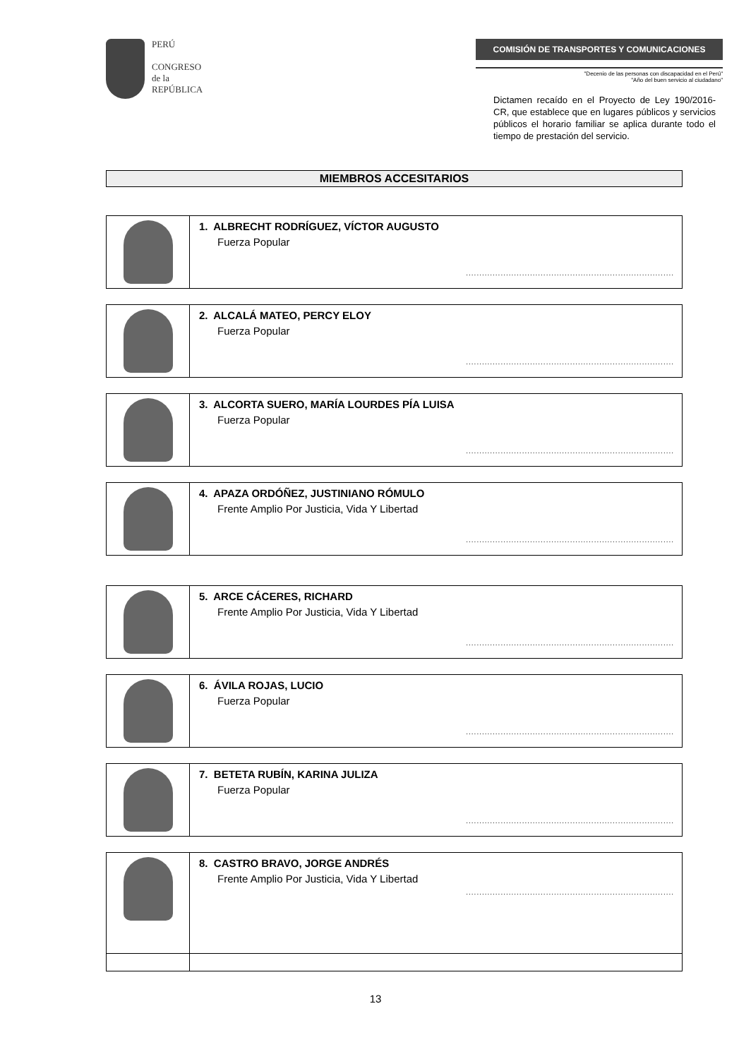PERÚ
CONGRESO
de la
REPÚBLICA
COMISIÓN DE TRANSPORTES Y COMUNICACIONES
"Decenio de las personas con discapacidad en el Perú"
"Año del buen servicio al ciudadano"
Dictamen recaído en el Proyecto de Ley 190/2016-CR, que establece que en lugares públicos y servicios públicos el horario familiar se aplica durante todo el tiempo de prestación del servicio.
MIEMBROS ACCESITARIOS
| | 1. ALBRECHT RODRÍGUEZ, VÍCTOR AUGUSTO Fuerza Popular .............................................................................. |
| | 2. ALCALÁ MATEO, PERCY ELOY Fuerza Popular .............................................................................. |
| | 3. ALCORTA SUERO, MARÍA LOURDES PÍA LUISA Fuerza Popular .............................................................................. |
| | 4. APAZA ORDÓÑEZ, JUSTINIANO RÓMULO Frente Amplio Por Justicia, Vida Y Libertad .............................................................................. |
| | 5. ARCE CÁCERES, RICHARD Frente Amplio Por Justicia, Vida Y Libertad .............................................................................. |
| | 6. ÁVILA ROJAS, LUCIO Fuerza Popular .............................................................................. |
| | 7. BETETA RUBÍN, KARINA JULIZA Fuerza Popular .............................................................................. |
| | 8. CASTRO BRAVO, JORGE ANDRÉS Frente Amplio Por Justicia, Vida Y Libertad .............................................................................. |
13